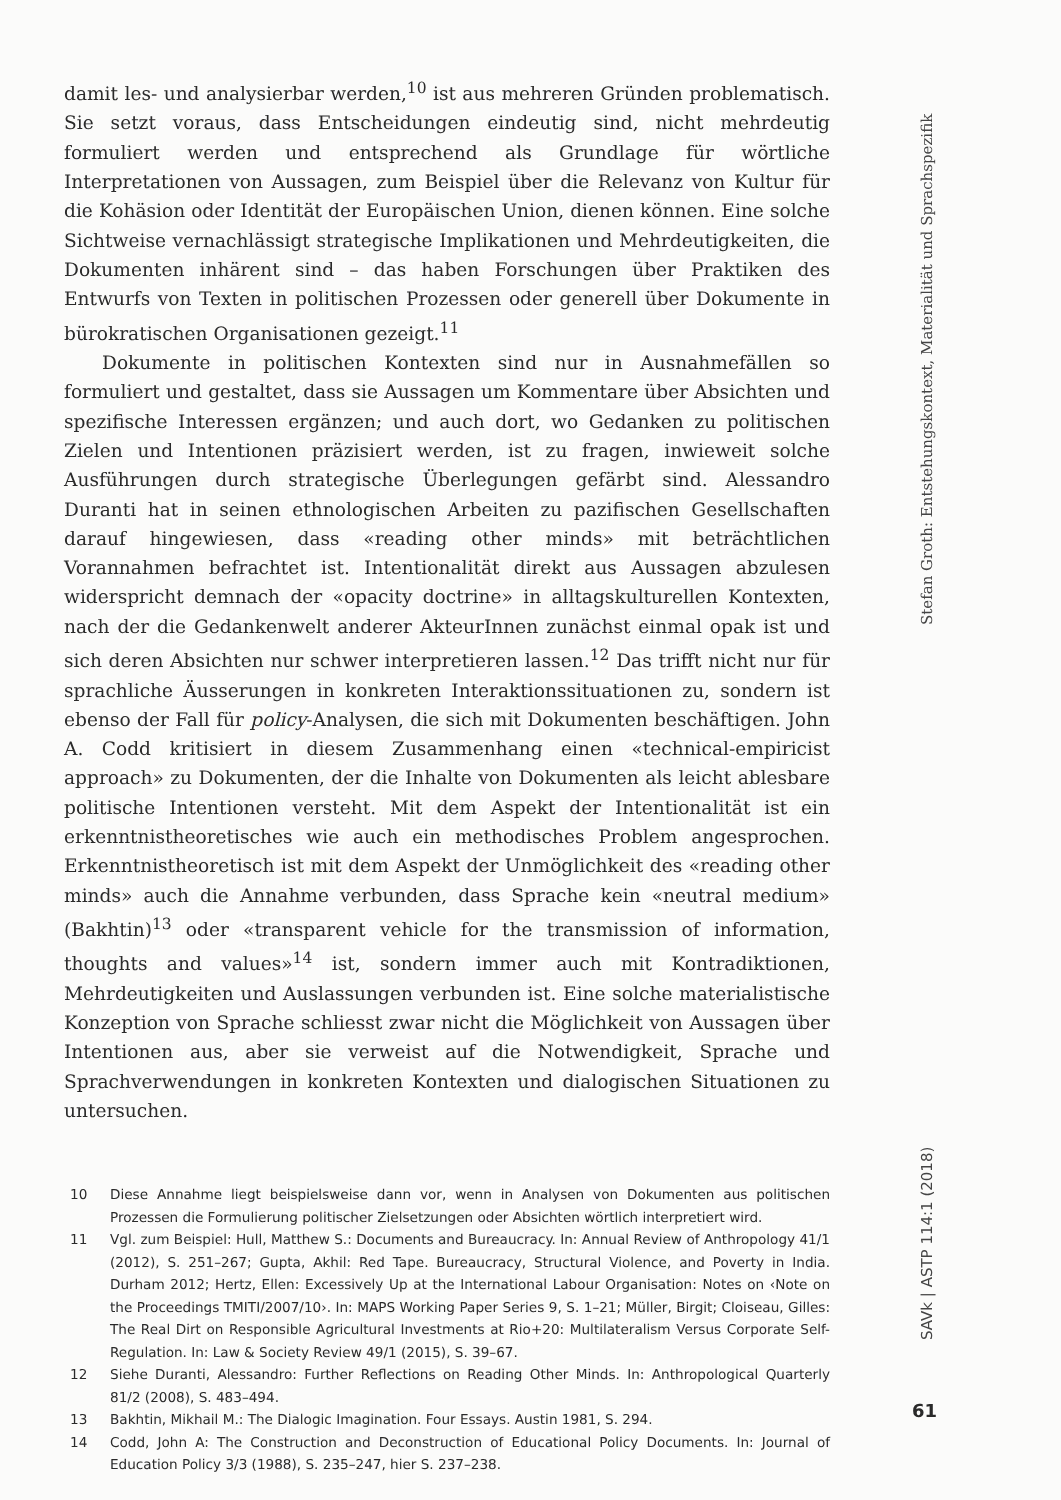damit les- und analysierbar werden,<sup>10</sup> ist aus mehreren Gründen problematisch. Sie setzt voraus, dass Entscheidungen eindeutig sind, nicht mehrdeutig formuliert werden und entsprechend als Grundlage für wörtliche Interpretationen von Aussagen, zum Beispiel über die Relevanz von Kultur für die Kohäsion oder Identität der Europäischen Union, dienen können. Eine solche Sichtweise vernachlässigt strategische Implikationen und Mehrdeutigkeiten, die Dokumenten inhärent sind – das haben Forschungen über Praktiken des Entwurfs von Texten in politischen Prozessen oder generell über Dokumente in bürokratischen Organisationen gezeigt.<sup>11</sup>
Dokumente in politischen Kontexten sind nur in Ausnahmefällen so formuliert und gestaltet, dass sie Aussagen um Kommentare über Absichten und spezifische Interessen ergänzen; und auch dort, wo Gedanken zu politischen Zielen und Intentionen präzisiert werden, ist zu fragen, inwieweit solche Ausführungen durch strategische Überlegungen gefärbt sind. Alessandro Duranti hat in seinen ethnologischen Arbeiten zu pazifischen Gesellschaften darauf hingewiesen, dass «reading other minds» mit beträchtlichen Vorannahmen befrachtet ist. Intentionalität direkt aus Aussagen abzulesen widerspricht demnach der «opacity doctrine» in alltagskulturellen Kontexten, nach der die Gedankenwelt anderer AkteurInnen zunächst einmal opak ist und sich deren Absichten nur schwer interpretieren lassen.<sup>12</sup> Das trifft nicht nur für sprachliche Äusserungen in konkreten Interaktionssituationen zu, sondern ist ebenso der Fall für policy-Analysen, die sich mit Dokumenten beschäftigen. John A. Codd kritisiert in diesem Zusammenhang einen «technical-empiricist approach» zu Dokumenten, der die Inhalte von Dokumenten als leicht ablesbare politische Intentionen versteht. Mit dem Aspekt der Intentionalität ist ein erkenntnistheoretisches wie auch ein methodisches Problem angesprochen. Erkenntnistheoretisch ist mit dem Aspekt der Unmöglichkeit des «reading other minds» auch die Annahme verbunden, dass Sprache kein «neutral medium» (Bakhtin)<sup>13</sup> oder «transparent vehicle for the transmission of information, thoughts and values»<sup>14</sup> ist, sondern immer auch mit Kontradiktionen, Mehrdeutigkeiten und Auslassungen verbunden ist. Eine solche materialistische Konzeption von Sprache schliesst zwar nicht die Möglichkeit von Aussagen über Intentionen aus, aber sie verweist auf die Notwendigkeit, Sprache und Sprachverwendungen in konkreten Kontexten und dialogischen Situationen zu untersuchen.
10 Diese Annahme liegt beispielsweise dann vor, wenn in Analysen von Dokumenten aus politischen Prozessen die Formulierung politischer Zielsetzungen oder Absichten wörtlich interpretiert wird.
11 Vgl. zum Beispiel: Hull, Matthew S.: Documents and Bureaucracy. In: Annual Review of Anthropology 41/1 (2012), S. 251–267; Gupta, Akhil: Red Tape. Bureaucracy, Structural Violence, and Poverty in India. Durham 2012; Hertz, Ellen: Excessively Up at the International Labour Organisation: Notes on ‹Note on the Proceedings TMITI/2007/10›. In: MAPS Working Paper Series 9, S. 1–21; Müller, Birgit; Cloiseau, Gilles: The Real Dirt on Responsible Agricultural Investments at Rio+20: Multilateralism Versus Corporate Self-Regulation. In: Law & Society Review 49/1 (2015), S. 39–67.
12 Siehe Duranti, Alessandro: Further Reflections on Reading Other Minds. In: Anthropological Quarterly 81/2 (2008), S. 483–494.
13 Bakhtin, Mikhail M.: The Dialogic Imagination. Four Essays. Austin 1981, S. 294.
14 Codd, John A: The Construction and Deconstruction of Educational Policy Documents. In: Journal of Education Policy 3/3 (1988), S. 235–247, hier S. 237–238.
Stefan Groth: Entstehungskontext, Materialität und Sprachspezifik
SAVk | ASTP 114:1 (2018)
61